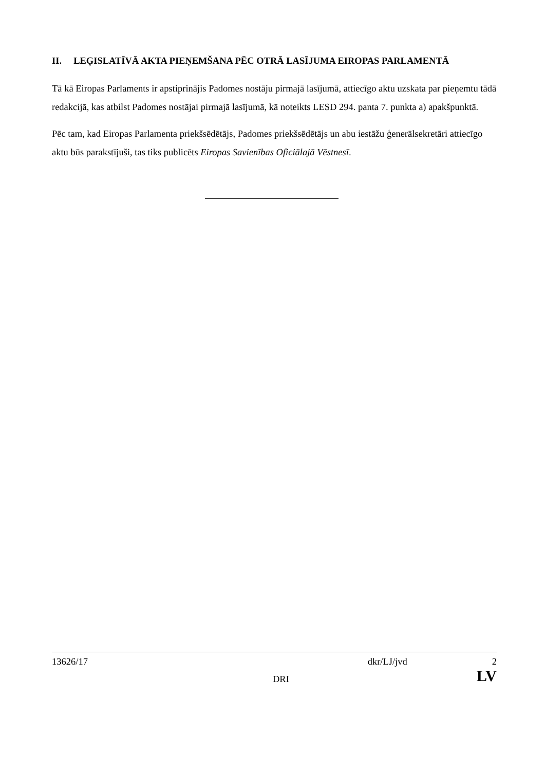II. LEĢISLATĪVĀ AKTA PIEŅEMŠANA PĒC OTRĀ LASĪJUMA EIROPAS PARLAMENTĀ
Tā kā Eiropas Parlaments ir apstiprinājis Padomes nostāju pirmajā lasījumā, attiecīgo aktu uzskata par pieņemtu tādā redakcijā, kas atbilst Padomes nostājai pirmajā lasījumā, kā noteikts LESD 294. panta 7. punkta a) apakšpunktā.
Pēc tam, kad Eiropas Parlamenta priekšsēdētājs, Padomes priekšsēdētājs un abu iestāžu ģenerālsekretāri attiecīgo aktu būs parakstījuši, tas tiks publicēts Eiropas Savienības Oficiālajā Vēstnesī.
13626/17 dkr/LJ/jvd 2
DRI LV